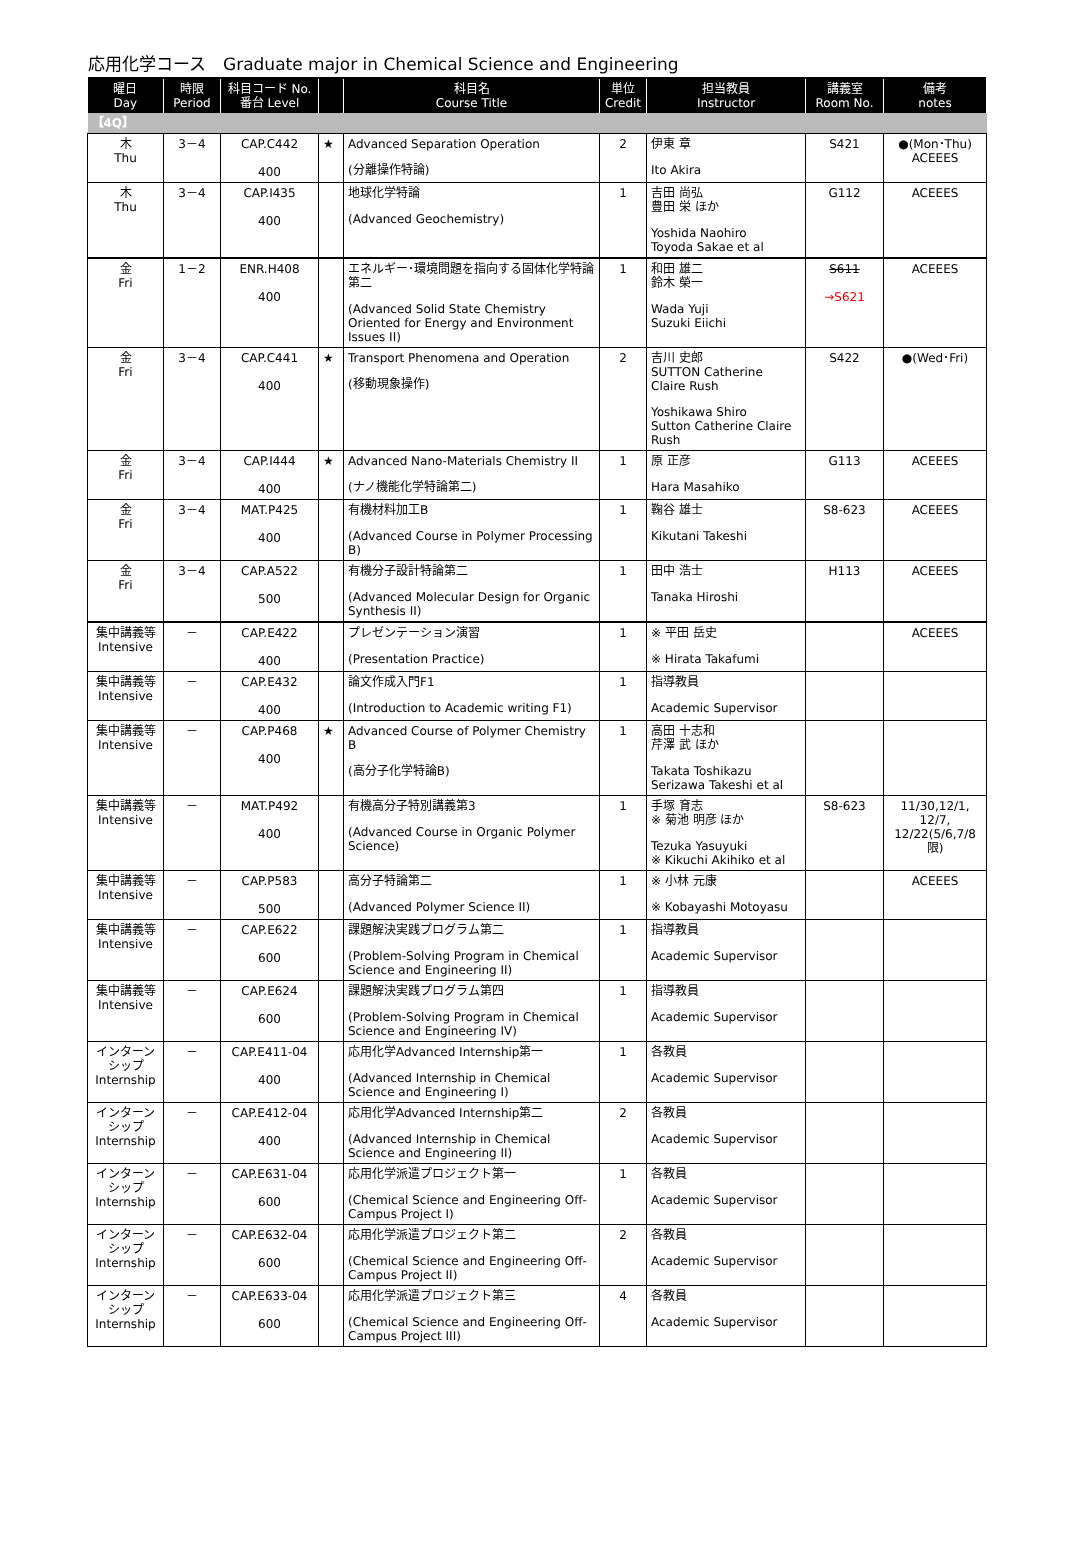応用化学コース　Graduate major in Chemical Science and Engineering
| 曜日 Day | 時限 Period | 科目コード No. 番台 Level | | 科目名 Course Title | 単位 Credit | 担当教員 Instructor | 講義室 Room No. | 備考 notes |
| --- | --- | --- | --- | --- | --- | --- | --- | --- |
| 【4Q】 | | | | | | | | |
| 木 Thu | 3－4 | CAP.C442 400 | ★ | Advanced Separation Operation (分離操作特論) | 2 | 伊東 章 Ito Akira | S421 | ●(Mon･Thu) ACEEES |
| 木 Thu | 3－4 | CAP.I435 400 | | 地球化学特論 (Advanced Geochemistry) | 1 | 吉田 尚弘 豊田 栄 ほか Yoshida Naohiro Toyoda Sakae et al | G112 | ACEEES |
| 金 Fri | 1－2 | ENR.H408 400 | | エネルギー･環境問題を指向する固体化学特論第二 (Advanced Solid State Chemistry Oriented for Energy and Environment Issues II) | 1 | 和田 雄二 鈴木 榮一 Wada Yuji Suzuki Eiichi | S611 →S621 | ACEEES |
| 金 Fri | 3－4 | CAP.C441 400 | ★ | Transport Phenomena and Operation (移動現象操作) | 2 | 吉川 史郎 SUTTON Catherine Claire Rush Yoshikawa Shiro Sutton Catherine Claire Rush | S422 | ●(Wed･Fri) |
| 金 Fri | 3－4 | CAP.I444 400 | ★ | Advanced Nano-Materials Chemistry II (ナノ機能化学特論第二) | 1 | 原 正彦 Hara Masahiko | G113 | ACEEES |
| 金 Fri | 3－4 | MAT.P425 400 | | 有機材料加工B (Advanced Course in Polymer Processing B) | 1 | 鞠谷 雄士 Kikutani Takeshi | S8-623 | ACEEES |
| 金 Fri | 3－4 | CAP.A522 500 | | 有機分子設計特論第二 (Advanced Molecular Design for Organic Synthesis II) | 1 | 田中 浩士 Tanaka Hiroshi | H113 | ACEEES |
| 集中講義等 Intensive | － | CAP.E422 400 | | プレゼンテーション演習 (Presentation Practice) | 1 | ※ 平田 岳史 ※ Hirata Takafumi | | ACEEES |
| 集中講義等 Intensive | － | CAP.E432 400 | | 論文作成入門F1 (Introduction to Academic writing F1) | 1 | 指導教員 Academic Supervisor | | |
| 集中講義等 Intensive | － | CAP.P468 400 | ★ | Advanced Course of Polymer Chemistry B (高分子化学特論B) | 1 | 高田 十志和 芹澤 武 ほか Takata Toshikazu Serizawa Takeshi et al | | |
| 集中講義等 Intensive | － | MAT.P492 400 | | 有機高分子特別講義第3 (Advanced Course in Organic Polymer Science) | 1 | 手塚 育志 ※ 菊池 明彦 ほか Tezuka Yasuyuki ※ Kikuchi Akihiko et al | S8-623 | 11/30,12/1, 12/7, 12/22(5/6,7/8限) |
| 集中講義等 Intensive | － | CAP.P583 500 | | 高分子特論第二 (Advanced Polymer Science II) | 1 | ※ 小林 元康 ※ Kobayashi Motoyasu | | ACEEES |
| 集中講義等 Intensive | － | CAP.E622 600 | | 課題解決実践プログラム第二 (Problem-Solving Program in Chemical Science and Engineering II) | 1 | 指導教員 Academic Supervisor | | |
| 集中講義等 Intensive | － | CAP.E624 600 | | 課題解決実践プログラム第四 (Problem-Solving Program in Chemical Science and Engineering IV) | 1 | 指導教員 Academic Supervisor | | |
| インターンシップ Internship | － | CAP.E411-04 400 | | 応用化学Advanced Internship第一 (Advanced Internship in Chemical Science and Engineering I) | 1 | 各教員 Academic Supervisor | | |
| インターンシップ Internship | － | CAP.E412-04 400 | | 応用化学Advanced Internship第二 (Advanced Internship in Chemical Science and Engineering II) | 2 | 各教員 Academic Supervisor | | |
| インターンシップ Internship | － | CAP.E631-04 600 | | 応用化学派遣プロジェクト第一 (Chemical Science and Engineering Off-Campus Project I) | 1 | 各教員 Academic Supervisor | | |
| インターンシップ Internship | － | CAP.E632-04 600 | | 応用化学派遣プロジェクト第二 (Chemical Science and Engineering Off-Campus Project II) | 2 | 各教員 Academic Supervisor | | |
| インターンシップ Internship | － | CAP.E633-04 600 | | 応用化学派遣プロジェクト第三 (Chemical Science and Engineering Off-Campus Project III) | 4 | 各教員 Academic Supervisor | | |